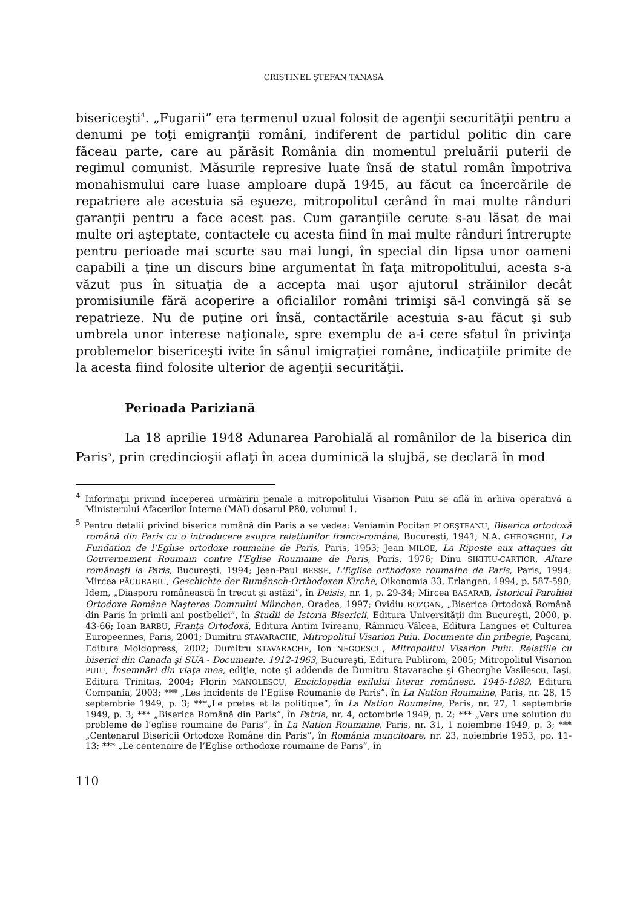CRISTINEL ŞTEFAN TANASĂ
bisericeşti<sup>4</sup>. „Fugarii” era termenul uzual folosit de agenţii securităţii pentru a denumi pe toţi emigranţii români, indiferent de partidul politic din care făceau parte, care au părăsit România din momentul preluării puterii de regimul comunist. Măsurile represive luate însă de statul român împotriva monahismului care luase amploare după 1945, au făcut ca încercările de repatriere ale acestuia să eşueze, mitropolitul cerând în mai multe rânduri garanţii pentru a face acest pas. Cum garanţiile cerute s-au lăsat de mai multe ori aşteptate, contactele cu acesta fiind în mai multe rânduri întrerupte pentru perioade mai scurte sau mai lungi, în special din lipsa unor oameni capabili a ţine un discurs bine argumentat în faţa mitropolitului, acesta s-a văzut pus în situaţia de a accepta mai uşor ajutorul străinilor decât promisiunile fără acoperire a oficialilor români trimişi să-l convingă să se repatrieze. Nu de puţine ori însă, contactările acestuia s-au făcut şi sub umbrela unor interese naţionale, spre exemplu de a-i cere sfatul în privinţa problemelor bisericeşti ivite în sânul imigraţiei române, indicaţiile primite de la acesta fiind folosite ulterior de agenţii securităţii.
Perioada Pariziană
La 18 aprilie 1948 Adunarea Parohială al românilor de la biserica din Paris<sup>5</sup>, prin credincioşii aflaţi în acea duminică la slujbă, se declară în mod
<sup>4</sup> Informaţii privind începerea urmăririi penale a mitropolitului Visarion Puiu se află în arhiva operativă a Ministerului Afacerilor Interne (MAI) dosarul P80, volumul 1.
<sup>5</sup> Pentru detalii privind biserica română din Paris a se vedea: Veniamin Pocitan PLOEŞTEANU, Biserica ortodoxă română din Paris cu o introducere asupra relaţiunilor franco-române, Bucureşti, 1941; N.A. GHEORGHIU, La Fundation de l’Eglise ortodoxe roumaine de Paris, Paris, 1953; Jean MILOE, La Riposte aux attaques du Gouvernement Roumain contre l’Eglise Roumaine de Paris, Paris, 1976; Dinu SIKITIU-CARTIOR, Altare româneşti la Paris, Bucureşti, 1994; Jean-Paul BESSE, L'Eglise orthodoxe roumaine de Paris, Paris, 1994; Mircea PĂCURARIU, Geschichte der Rumänsch-Orthodoxen Kirche, Oikonomia 33, Erlangen, 1994, p. 587-590; Idem, „Diaspora românească în trecut şi astăzi”, în Deisis, nr. 1, p. 29-34; Mircea BASARAB, Istoricul Parohiei Ortodoxe Române Naşterea Domnului München, Oradea, 1997; Ovidiu BOZGAN, „Biserica Ortodoxă Română din Paris în primii ani postbelici”, în Studii de Istoria Bisericii, Editura Universităţii din Bucureşti, 2000, p. 43-66; Ioan BARBU, Franţa Ortodoxă, Editura Antim Ivireanu, Râmnicu Vâlcea, Editura Langues et Culturea Europeennes, Paris, 2001; Dumitru STAVARACHE, Mitropolitul Visarion Puiu. Documente din pribegie, Paşcani, Editura Moldopress, 2002; Dumitru STAVARACHE, Ion NEGOESCU, Mitropolitul Visarion Puiu. Relaţiile cu biserici din Canada şi SUA - Documente. 1912-1963, Bucureşti, Editura Publirom, 2005; Mitropolitul Visarion PUIU, Însemnări din viaţa mea, ediţie, note şi addenda de Dumitru Stavarache şi Gheorghe Vasilescu, Iaşi, Editura Trinitas, 2004; Florin MANOLESCU, Enciclopedia exilului literar românesc. 1945-1989, Editura Compania, 2003; *** „Les incidents de l’Eglise Roumanie de Paris”, în La Nation Roumaine, Paris, nr. 28, 15 septembrie 1949, p. 3; ***„Le pretes et la politique”, în La Nation Roumaine, Paris, nr. 27, 1 septembrie 1949, p. 3; *** „Biserica Română din Paris”, în Patria, nr. 4, octombrie 1949, p. 2; *** „Vers une solution du probleme de l’eglise roumaine de Paris”, în La Nation Roumaine, Paris, nr. 31, 1 noiembrie 1949, p. 3; *** „Centenarul Bisericii Ortodoxe Române din Paris”, în România muncitoare, nr. 23, noiembrie 1953, pp. 11-13; *** „Le centenaire de l’Eglise orthodoxe roumaine de Paris”, în
110